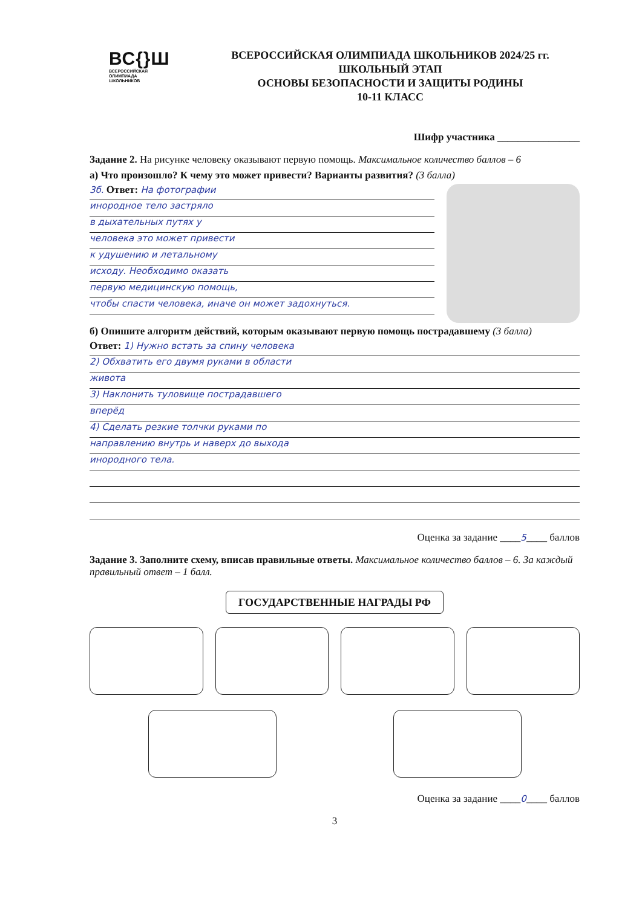ВС{}Ш
ВСЕРОССИЙСКАЯ
ОЛИМПИАДА
ШКОЛЬНИКОВ
ВСЕРОССИЙСКАЯ ОЛИМПИАДА ШКОЛЬНИКОВ 2024/25 гг.
ШКОЛЬНЫЙ ЭТАП
ОСНОВЫ БЕЗОПАСНОСТИ И ЗАЩИТЫ РОДИНЫ
10-11 КЛАСС
Шифр участника ________________
Задание 2. На рисунке человеку оказывают первую помощь. Максимальное количество баллов – 6
а) Что произошло? К чему это может привести? Варианты развития? (3 балла)
3б. Ответ: На фотографии
инородное тело застряло
в дыхательных путях у
человека это может привести
к удушению и летальному
исходу. Необходимо оказать
первую медицинскую помощь,
чтобы спасти человека, иначе он может задохнуться.
б) Опишите алгоритм действий, которым оказывают первую помощь пострадавшему (3 балла)
Ответ: 1) Нужно встать за спину человека
2) Обхватить его двумя руками в области
живота
3) Наклонить туловище пострадавшего
вперёд
4) Сделать резкие толчки руками по
направлению внутрь и наверх до выхода
инородного тела.
Оценка за задание ____5____ баллов
Задание 3. Заполните схему, вписав правильные ответы. Максимальное количество баллов – 6. За каждый правильный ответ – 1 балл.
ГОСУДАРСТВЕННЫЕ НАГРАДЫ РФ
Оценка за задание ____0____ баллов
3